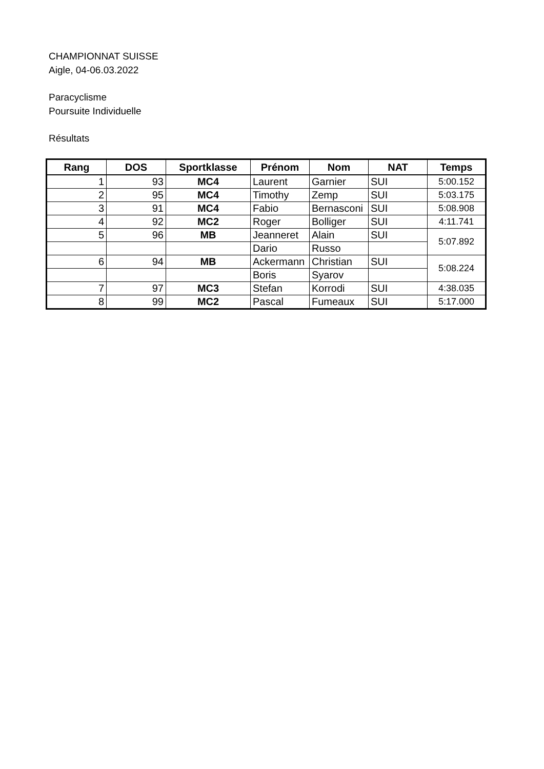CHAMPIONNAT SUISSE
Aigle, 04-06.03.2022
Paracyclisme
Poursuite Individuelle
Résultats
| Rang | DOS | Sportklasse | Prénom | Nom | NAT | Temps |
| --- | --- | --- | --- | --- | --- | --- |
| 1 | 93 | MC4 | Laurent | Garnier | SUI | 5:00.152 |
| 2 | 95 | MC4 | Timothy | Zemp | SUI | 5:03.175 |
| 3 | 91 | MC4 | Fabio | Bernasconi | SUI | 5:08.908 |
| 4 | 92 | MC2 | Roger | Bolliger | SUI | 4:11.741 |
| 5 | 96 | MB | Jeanneret | Alain | SUI | 5:07.892 |
| | | | Dario | Russo | | |
| 6 | 94 | MB | Ackermann | Christian | SUI | 5:08.224 |
| | | | Boris | Syarov | | |
| 7 | 97 | MC3 | Stefan | Korrodi | SUI | 4:38.035 |
| 8 | 99 | MC2 | Pascal | Fumeaux | SUI | 5:17.000 |